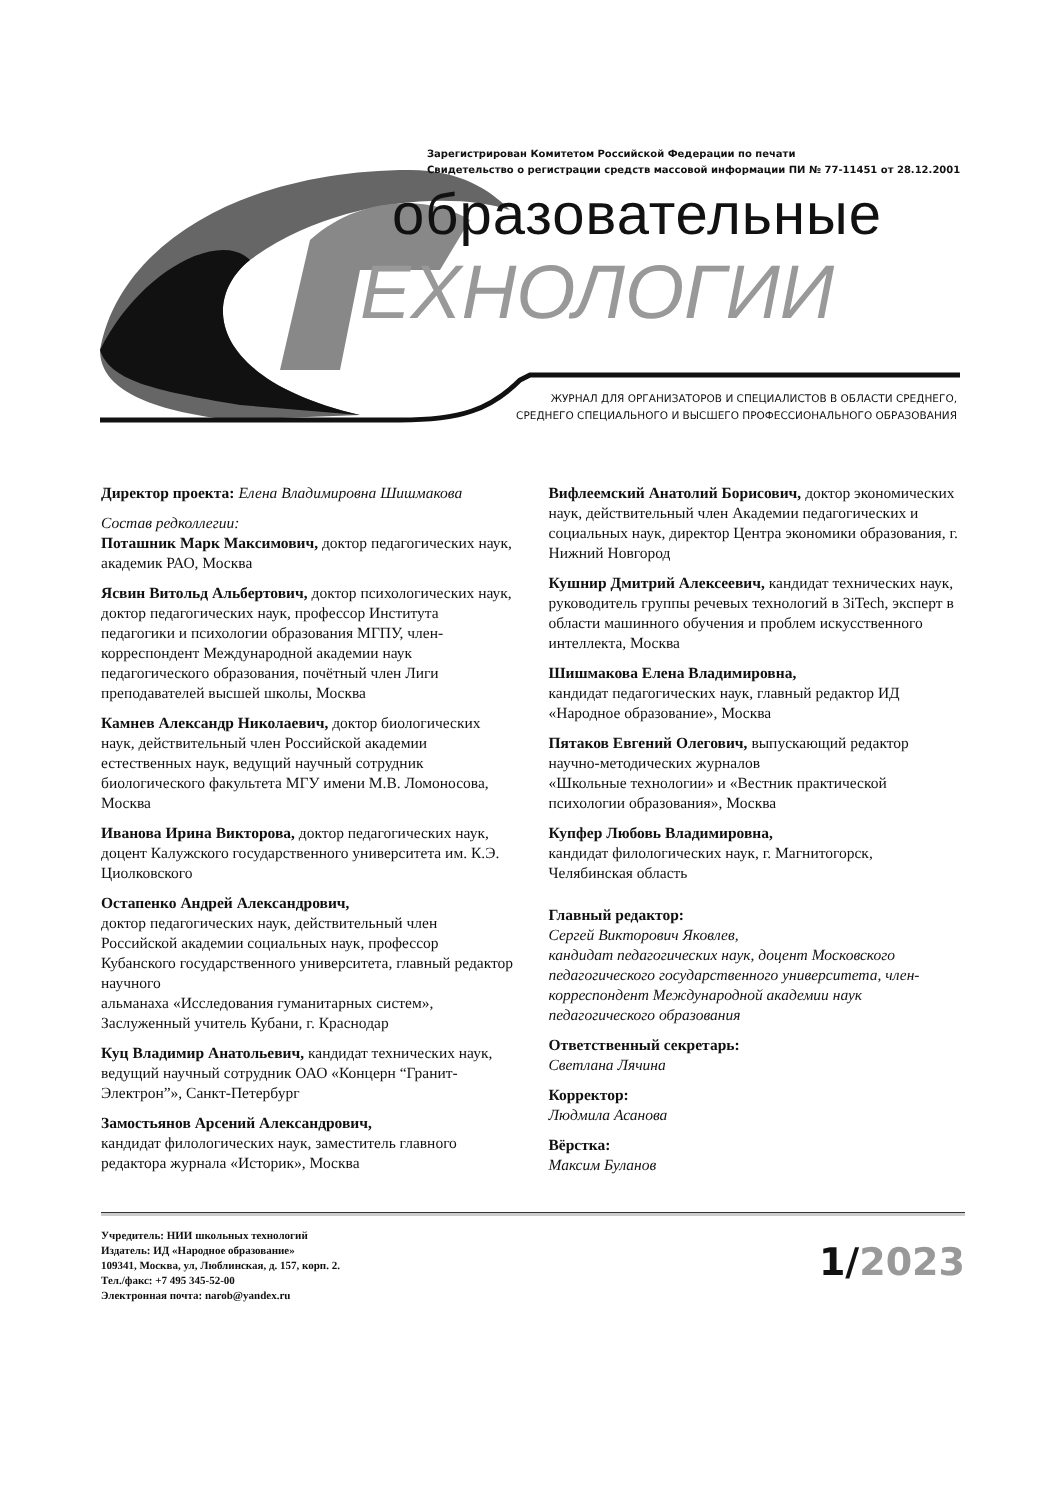Зарегистрирован Комитетом Российской Федерации по печати
Свидетельство о регистрации средств массовой информации ПИ № 77-11451 от 28.12.2001
образовательные
ЕХНОЛОГИИ
ЖУРНАЛ ДЛЯ ОРГАНИЗАТОРОВ И СПЕЦИАЛИСТОВ В ОБЛАСТИ СРЕДНЕГО,
СРЕДНЕГО СПЕЦИАЛЬНОГО И ВЫСШЕГО ПРОФЕССИОНАЛЬНОГО ОБРАЗОВАНИЯ
Директор проекта: Елена Владимировна Шишмакова
Состав редколлегии:
Поташник Марк Максимович, доктор педагогических наук, академик РАО, Москва
Ясвин Витольд Альбертович, доктор психологических наук, доктор педагогических наук, профессор Института педагогики и психологии образования МГПУ, член-корреспондент Международной академии наук педагогического образования, почётный член Лиги преподавателей высшей школы, Москва
Камнев Александр Николаевич, доктор биологических наук, действительный член Российской академии естественных наук, ведущий научный сотрудник биологического факультета МГУ имени М.В. Ломоносова, Москва
Иванова Ирина Викторова, доктор педагогических наук, доцент Калужского государственного университета им. К.Э. Циолковского
Остапенко Андрей Александрович,
доктор педагогических наук, действительный член Российской академии социальных наук, профессор Кубанского государственного университета, главный редактор научного
альманаха «Исследования гуманитарных систем», Заслуженный учитель Кубани, г. Краснодар
Куц Владимир Анатольевич, кандидат технических наук, ведущий научный сотрудник ОАО «Концерн “Гранит-Электрон”», Санкт-Петербург
Замостьянов Арсений Александрович,
кандидат филологических наук, заместитель главного редактора журнала «Историк», Москва
Вифлеемский Анатолий Борисович, доктор экономических наук, действительный член Академии педагогических и социальных наук, директор Центра экономики образования, г. Нижний Новгород
Кушнир Дмитрий Алексеевич, кандидат технических наук, руководитель группы речевых технологий в 3iTech, эксперт в области машинного обучения и проблем искусственного интеллекта, Москва
Шишмакова Елена Владимировна,
кандидат педагогических наук, главный редактор ИД «Народное образование», Москва
Пятаков Евгений Олегович, выпускающий редактор научно-методических журналов
«Школьные технологии» и «Вестник практической психологии образования», Москва
Купфер Любовь Владимировна,
кандидат филологических наук, г. Магнитогорск, Челябинская область
Главный редактор:
Сергей Викторович Яковлев,
кандидат педагогических наук, доцент Московского педагогического государственного университета, член-корреспондент Международной академии наук педагогического образования
Ответственный секретарь:
Светлана Лячина
Корректор:
Людмила Асанова
Вёрстка:
Максим Буланов
Учредитель: НИИ школьных технологий
Издатель: ИД «Народное образование»
109341, Москва, ул, Люблинская, д. 157, корп. 2.
Тел./факс: +7 495 345-52-00
Электронная почта: narob@yandex.ru
1/2023